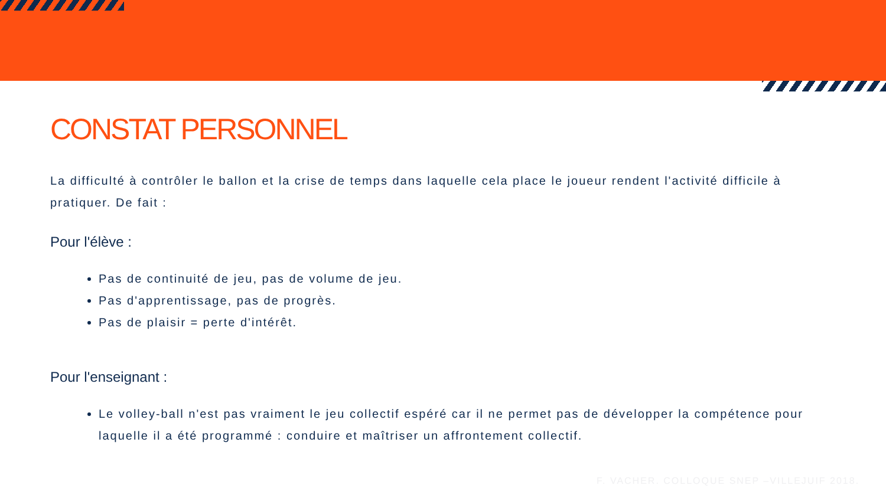CONSTAT PERSONNEL
La difficulté à contrôler le ballon et la crise de temps dans laquelle cela place le joueur rendent l'activité difficile à pratiquer. De fait :
Pour l'élève :
Pas de continuité de jeu, pas de volume de jeu.
Pas d'apprentissage, pas de progrès.
Pas de plaisir = perte d'intérêt.
Pour l'enseignant :
Le volley-ball n'est pas vraiment le jeu collectif espéré car il ne permet pas de développer la compétence pour laquelle il a été programmé : conduire et maîtriser un affrontement collectif.
F. VACHER. COLLOQUE SNEP –VILLEJUIF 2018.